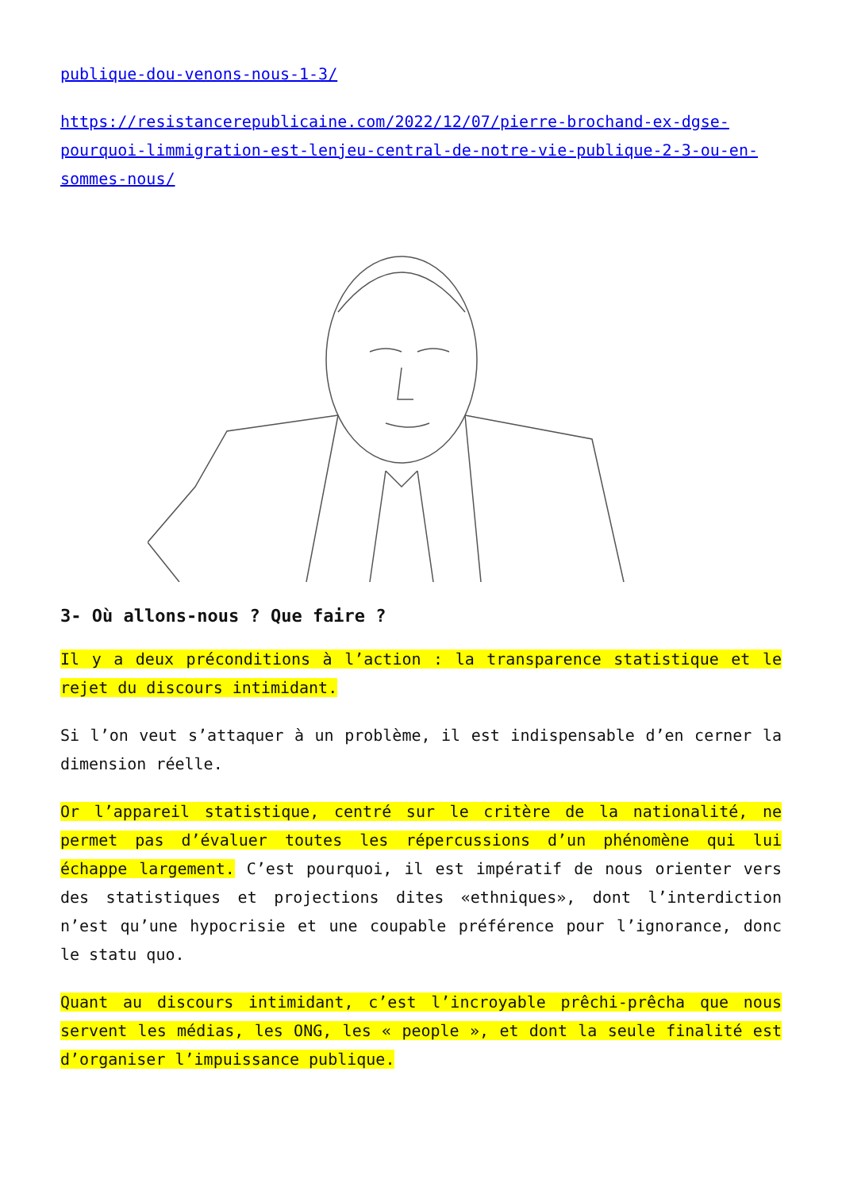publique-dou-venons-nous-1-3/
https://resistancerepublicaine.com/2022/12/07/pierre-brochand-ex-dgse-pourquoi-limmigration-est-lenjeu-central-de-notre-vie-publique-2-3-ou-en-sommes-nous/
3- Où allons-nous ? Que faire ?
Il y a deux préconditions à l’action : la transparence statistique et le rejet du discours intimidant.
Si l’on veut s’attaquer à un problème, il est indispensable d’en cerner la dimension réelle.
Or l’appareil statistique, centré sur le critère de la nationalité, ne permet pas d’évaluer toutes les répercussions d’un phénomène qui lui échappe largement. C’est pourquoi, il est impératif de nous orienter vers des statistiques et projections dites «ethniques», dont l’interdiction n’est qu’une hypocrisie et une coupable préférence pour l’ignorance, donc le statu quo.
Quant au discours intimidant, c’est l’incroyable prêchi-prêcha que nous servent les médias, les ONG, les « people », et dont la seule finalité est d’organiser l’impuissance publique.